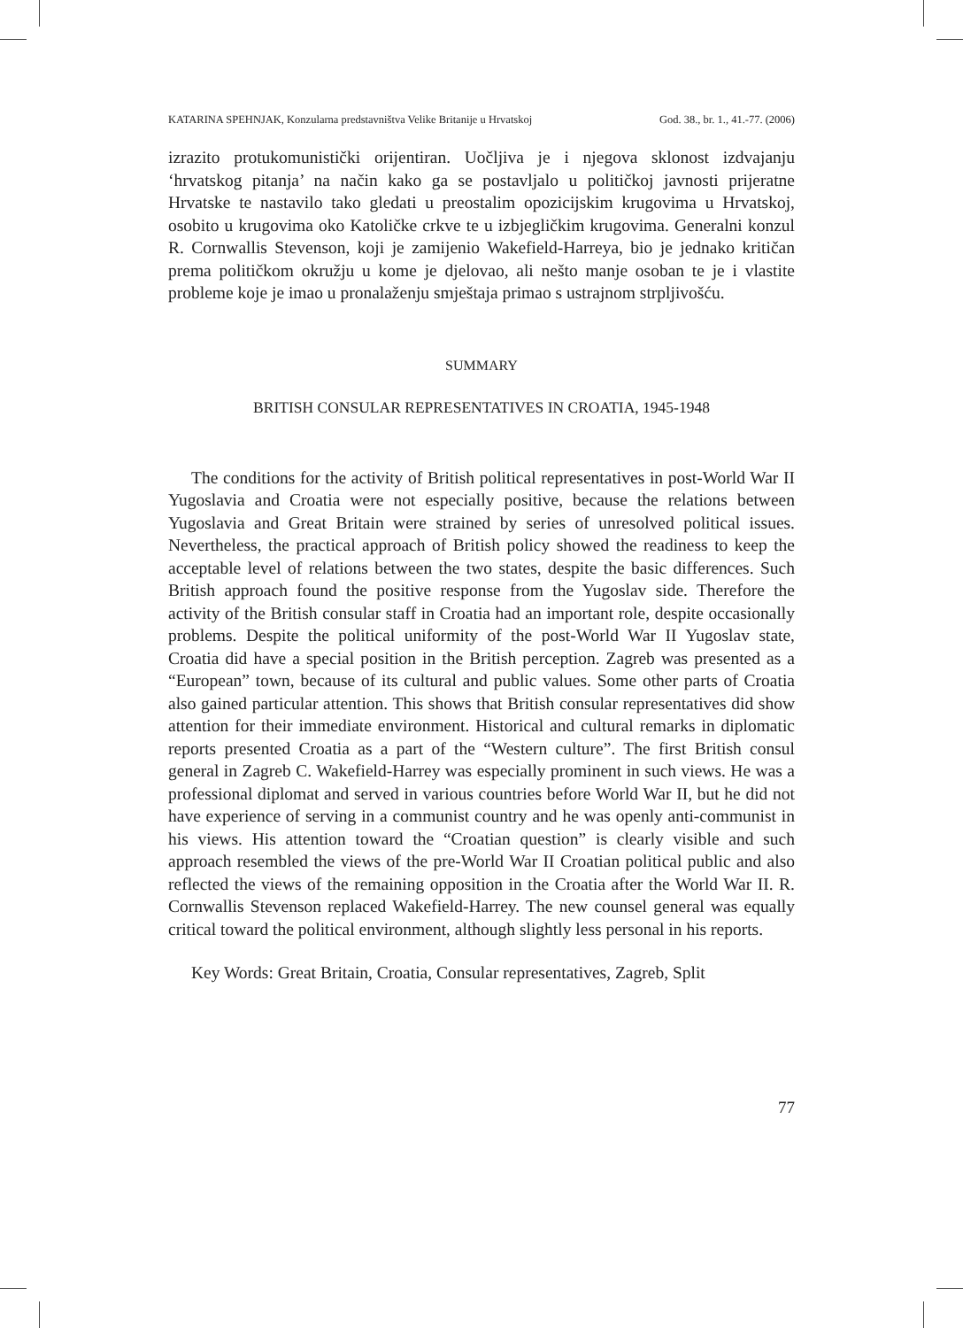KATARINA SPEHNJAK, Konzularna predstavništva Velike Britanije u Hrvatskoj God. 38., br. 1., 41.-77. (2006)
izrazito protukomunistički orijentiran. Uočljiva je i njegova sklonost izdvajanju ‘hrvatskog pitanja’ na način kako ga se postavljalo u političkoj javnosti prijeratne Hrvatske te nastavilo tako gledati u preostalim opozicijskim krugovima u Hrvatskoj, osobito u krugovima oko Katoličke crkve te u izbjegličkim krugovima. Generalni konzul R. Cornwallis Stevenson, koji je zamijenio Wakefield-Harreya, bio je jednako kritičan prema političkom okružju u kome je djelovao, ali nešto manje osoban te je i vlastite probleme koje je imao u pronalaženju smještaja primao s ustrajnom strpljivošću.
SUMMARY
BRITISH CONSULAR REPRESENTATIVES IN CROATIA, 1945-1948
The conditions for the activity of British political representatives in post-World War II Yugoslavia and Croatia were not especially positive, because the relations between Yugoslavia and Great Britain were strained by series of unresolved political issues. Nevertheless, the practical approach of British policy showed the readiness to keep the acceptable level of relations between the two states, despite the basic differences. Such British approach found the positive response from the Yugoslav side. Therefore the activity of the British consular staff in Croatia had an important role, despite occasionally problems. Despite the political uniformity of the post-World War II Yugoslav state, Croatia did have a special position in the British perception. Zagreb was presented as a “European” town, because of its cultural and public values. Some other parts of Croatia also gained particular attention. This shows that British consular representatives did show attention for their immediate environment. Historical and cultural remarks in diplomatic reports presented Croatia as a part of the “Western culture”. The first British consul general in Zagreb C. Wakefield-Harrey was especially prominent in such views. He was a professional diplomat and served in various countries before World War II, but he did not have experience of serving in a communist country and he was openly anti-communist in his views. His attention toward the “Croatian question” is clearly visible and such approach resembled the views of the pre-World War II Croatian political public and also reflected the views of the remaining opposition in the Croatia after the World War II. R. Cornwallis Stevenson replaced Wakefield-Harrey. The new counsel general was equally critical toward the political environment, although slightly less personal in his reports.
Key Words: Great Britain, Croatia, Consular representatives, Zagreb, Split
77